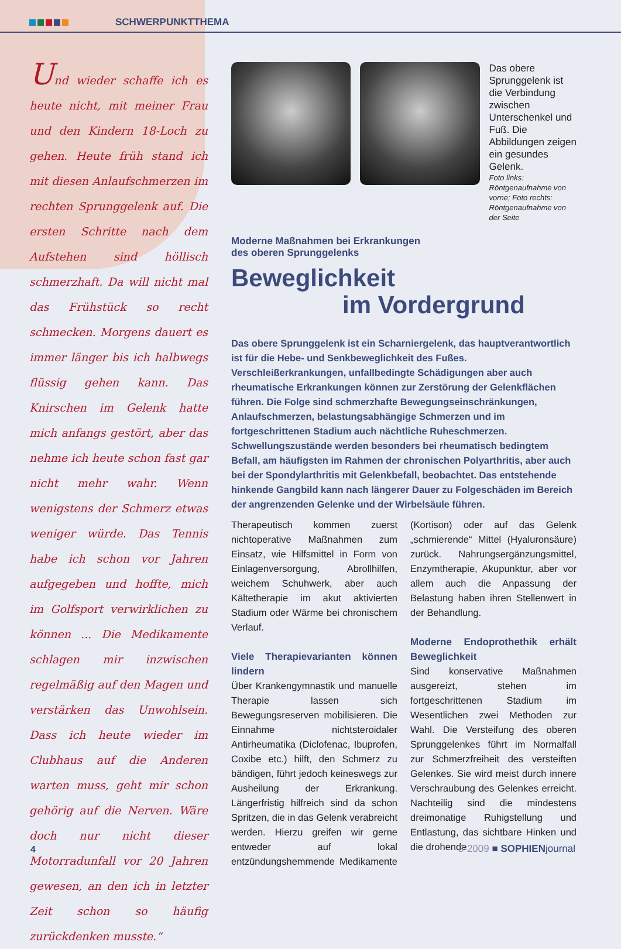SCHWERPUNKTTHEMA
Und wieder schaffe ich es heute nicht, mit meiner Frau und den Kindern 18-Loch zu gehen. Heute früh stand ich mit diesen Anlaufschmerzen im rechten Sprunggelenk auf. Die ersten Schritte nach dem Aufstehen sind höllisch schmerzhaft. Da will nicht mal das Frühstück so recht schmecken. Morgens dauert es immer länger bis ich halbwegs flüssig gehen kann. Das Knirschen im Gelenk hatte mich anfangs gestört, aber das nehme ich heute schon fast gar nicht mehr wahr. Wenn wenigstens der Schmerz etwas weniger würde. Das Tennis habe ich schon vor Jahren aufgegeben und hoffte, mich im Golfsport verwirklichen zu können ... Die Medikamente schlagen mir inzwischen regelmäßig auf den Magen und verstärken das Unwohlsein. Dass ich heute wieder im Clubhaus auf die Anderen warten muss, geht mir schon gehörig auf die Nerven. Wäre doch nur nicht dieser Motorradunfall vor 20 Jahren gewesen, an den ich in letzter Zeit schon so häufig zurückdenken musste.“
Das obere Sprunggelenk ist die Verbindung zwischen Unterschenkel und Fuß. Die Abbildungen zeigen ein gesundes Gelenk.
Foto links: Röntgenaufnahme von vorne; Foto rechts: Röntgenaufnahme von der Seite
Moderne Maßnahmen bei Erkrankungen
des oberen Sprunggelenks
Beweglichkeit
im Vordergrund
Das obere Sprunggelenk ist ein Scharniergelenk, das hauptverantwortlich ist für die Hebe- und Senkbeweglichkeit des Fußes. Verschleißerkrankungen, unfallbedingte Schädigungen aber auch rheumatische Erkrankungen können zur Zerstörung der Gelenkflächen führen. Die Folge sind schmerzhafte Bewegungseinschränkungen, Anlaufschmerzen, belastungsabhängige Schmerzen und im fortgeschrittenen Stadium auch nächtliche Ruheschmerzen. Schwellungszustände werden besonders bei rheumatisch bedingtem Befall, am häufigsten im Rahmen der chronischen Polyarthritis, aber auch bei der Spondylarthritis mit Gelenkbefall, beobachtet. Das entstehende hinkende Gangbild kann nach längerer Dauer zu Folgeschäden im Bereich der angrenzenden Gelenke und der Wirbelsäule führen.
Therapeutisch kommen zuerst nichtoperative Maßnahmen zum Einsatz, wie Hilfsmittel in Form von Einlagenversorgung, Abrollhilfen, weichem Schuhwerk, aber auch Kältetherapie im akut aktivierten Stadium oder Wärme bei chronischem Verlauf.
Viele Therapievarianten können lindern
Über Krankengymnastik und manuelle Therapie lassen sich Bewegungsreserven mobilisieren. Die Einnahme nichtsteroidaler Antirheumatika (Diclofenac, Ibuprofen, Coxibe etc.) hilft, den Schmerz zu bändigen, führt jedoch keineswegs zur Ausheilung der Erkrankung. Längerfristig hilfreich sind da schon Spritzen, die in das Gelenk verabreicht werden. Hierzu greifen wir gerne entweder auf lokal entzündungshemmende Medikamente (Kortison) oder auf das Gelenk „schmierende“ Mittel (Hyaluronsäure) zurück. Nahrungsergänzungsmittel, Enzymtherapie, Akupunktur, aber vor allem auch die Anpassung der Belastung haben ihren Stellenwert in der Behandlung.
Moderne Endoprothethik erhält Beweglichkeit
Sind konservative Maßnahmen ausgereizt, stehen im fortgeschrittenen Stadium im Wesentlichen zwei Methoden zur Wahl. Die Versteifung des oberen Sprunggelenkes führt im Normalfall zur Schmerzfreiheit des versteiften Gelenkes. Sie wird meist durch innere Verschraubung des Gelenkes erreicht. Nachteilig sind die mindestens dreimonatige Ruhigstellung und Entlastung, das sichtbare Hinken und die drohende
4 3-2009 ■ SOPHIENjournal